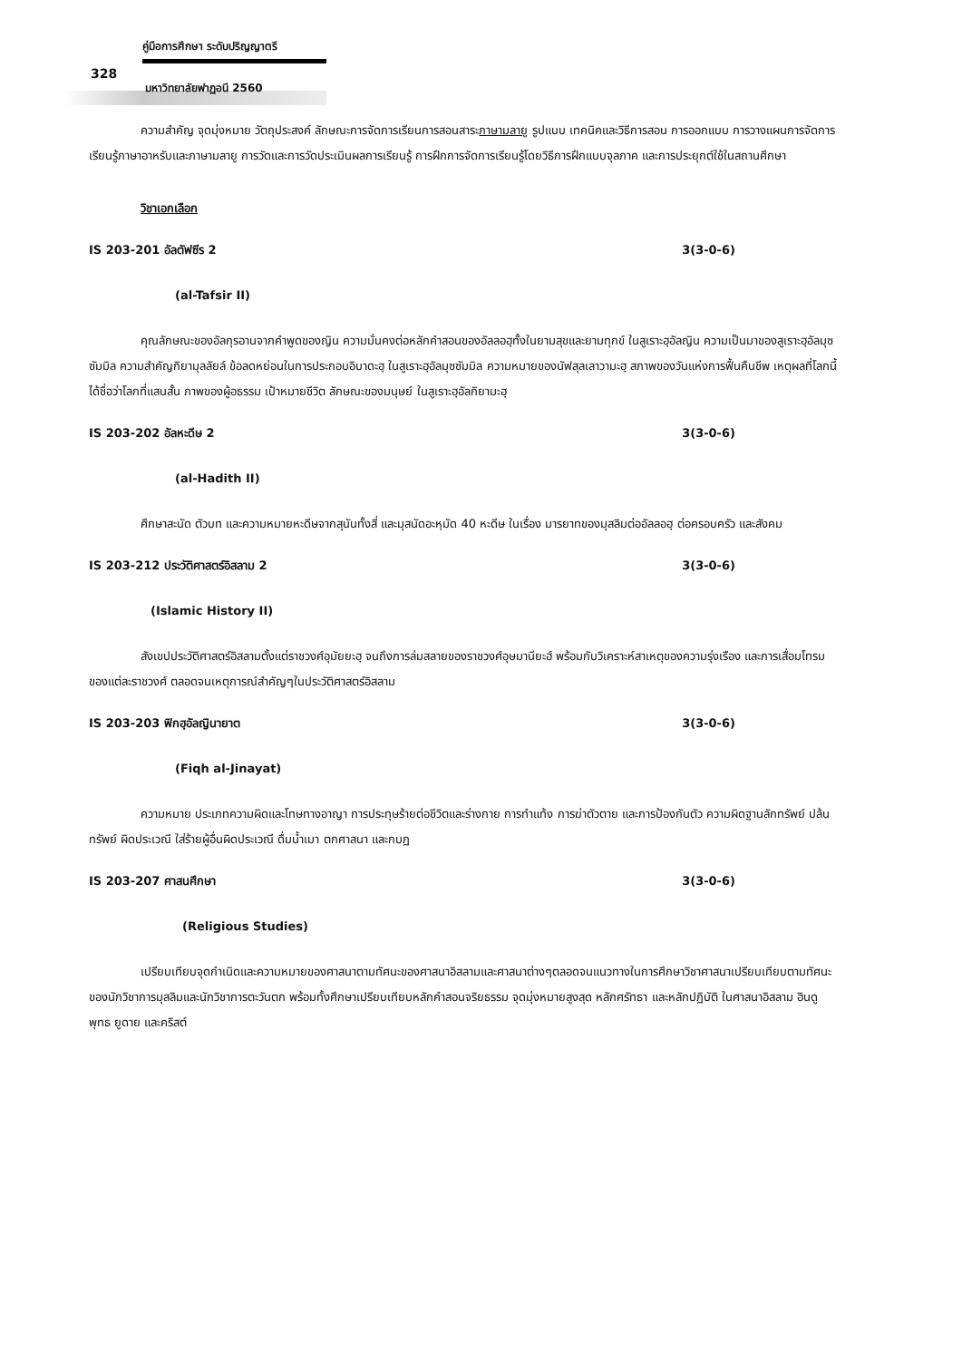คู่มือการศึกษา ระดับปริญญาตรี
328
มหาวิทยาลัยฟาฏอนี 2560
ความสำคัญ จุดมุ่งหมาย วัตถุประสงค์ ลักษณะการจัดการเรียนการสอนสาระภาษามลายู รูปแบบ เทคนิคและวิธีการสอน การออกแบบ การวางแผนการจัดการเรียนรู้ภาษาอาหรับและภาษามลายู การวัดและการวัดประเมินผลการเรียนรู้ การฝึกการจัดการเรียนรู้โดยวิธีการฝึกแบบจุลภาค และการประยุกต์ใช้ในสถานศึกษา
วิชาเอกเลือก
IS 203-201 อัลตัฟซีร 2 3(3-0-6)
(al-Tafsir II)
คุณลักษณะของอัลกุรอานจากคำพูดของญิน ความมั่นคงต่อหลักคำสอนของอัลลอฮฺทั้งในยามสุขและยามทุกข์ ในสูเราะฮฺอัลญิน ความเป็นมาของสูเราะฮฺอัลมุซซัมมิล ความสำคัญกิยามุลลัยล์ ข้อลดหย่อนในการประกอบอิบาดะฮฺ ในสูเราะฮฺอัลมุซซัมมิล ความหมายของนัฟสุลเลาวามะฮฺ สภาพของวันแห่งการฟื้นคืนชีพ เหตุผลที่โลกนี้ได้ชื่อว่าโลกที่แสนสั้น ภาพของผู้อธรรม เป้าหมายชีวิต ลักษณะของมนุษย์ ในสูเราะฮฺอัลกิยามะฮฺ
IS 203-202 อัลหะดีษ 2 3(3-0-6)
(al-Hadith II)
ศึกษาสะนัด ตัวบท และความหมายหะดีษจากสุนันทั้งสี่ และมุสนัดอะหฺมัด 40 หะดีษ ในเรื่อง มารยาทของมุสลิมต่ออัลลอฮฺ ต่อครอบครัว และสังคม
IS 203-212 ประวัติศาสตร์อิสลาม 2 3(3-0-6)
(Islamic History II)
สังเขปประวัติศาสตร์อิสลามตั้งแต่ราชวงศ์อุมัยยะฮฺ จนถึงการล่มสลายของราชวงศ์อุษมานียะฮ์ พร้อมกับวิเคราะห์สาเหตุของความรุ่งเรือง และการเสื่อมโทรมของแต่ละราชวงศ์ ตลอดจนเหตุการณ์สำคัญๆในประวัติศาสตร์อิสลาม
IS 203-203 ฟิกฮฺอัลญินายาต 3(3-0-6)
(Fiqh al-Jinayat)
ความหมาย ประเภทความผิดและโทษทางอาญา การประทุษร้ายต่อชีวิตและร่างกาย การทำแท้ง การฆ่าตัวตาย และการป้องกันตัว ความผิดฐานลักทรัพย์ ปล้นทรัพย์ ผิดประเวณี ใส่ร้ายผู้อื่นผิดประเวณี ดื่มน้ำเมา ตกศาสนา และกบฏ
IS 203-207 ศาสนศึกษา 3(3-0-6)
(Religious Studies)
เปรียบเทียบจุดกำเนิดและความหมายของศาสนาตามทัศนะของศาสนาอิสลามและศาสนาต่างๆตลอดจนแนวทางในการศึกษาวิชาศาสนาเปรียบเทียบตามทัศนะของนักวิชาการมุสลิมและนักวิชาการตะวันตก พร้อมทั้งศึกษาเปรียบเทียบหลักคำสอนจริยธรรม จุดมุ่งหมายสูงสุด หลักศรัทธา และหลักปฏิบัติ ในศาสนาอิสลาม ฮินดู พุทธ ยูดาย และคริสต์